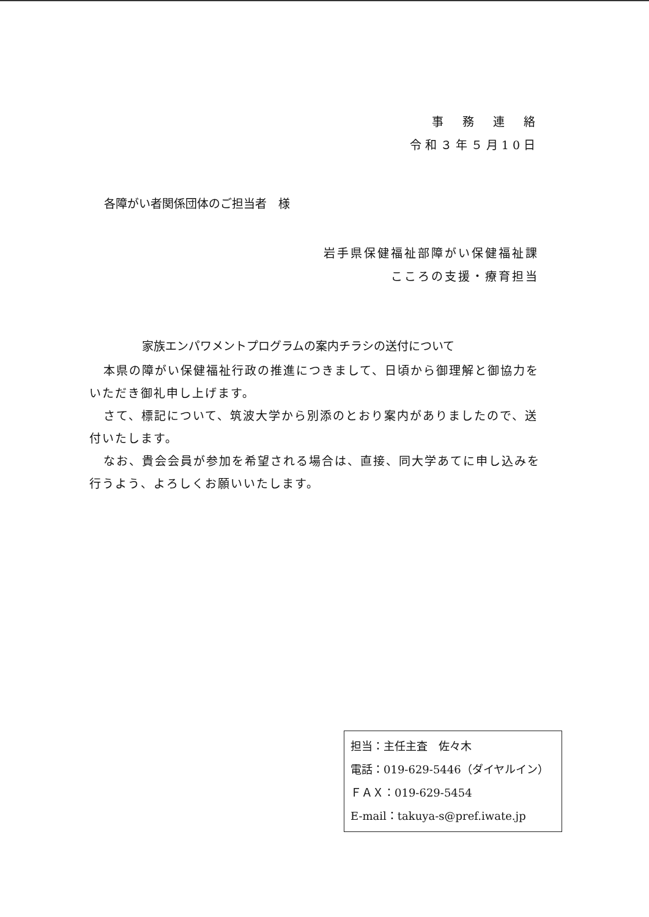事　務　連　絡
令和３年５月10日
各障がい者関係団体のご担当者　様
岩手県保健福祉部障がい保健福祉課
こころの支援・療育担当
家族エンパワメントプログラムの案内チラシの送付について
本県の障がい保健福祉行政の推進につきまして、日頃から御理解と御協力をいただき御礼申し上げます。
さて、標記について、筑波大学から別添のとおり案内がありましたので、送付いたします。
なお、貴会会員が参加を希望される場合は、直接、同大学あてに申し込みを行うよう、よろしくお願いいたします。
担当：主任主査　佐々木
電話：019-629-5446（ダイヤルイン）
ＦＡＸ：019-629-5454
E-mail：takuya-s@pref.iwate.jp